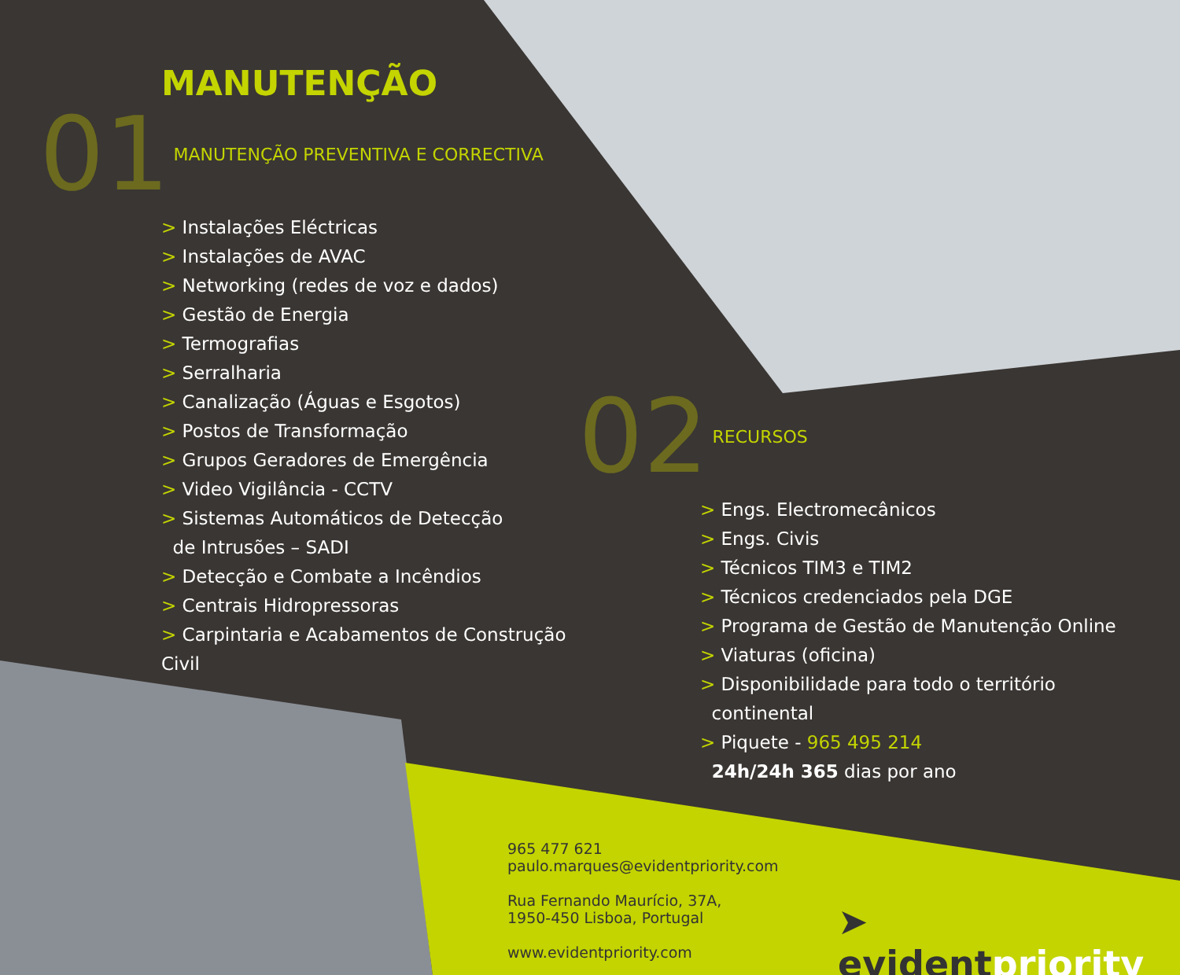MANUTENÇÃO
01 MANUTENÇÃO PREVENTIVA E CORRECTIVA
> Instalações Eléctricas
> Instalações de AVAC
> Networking (redes de voz e dados)
> Gestão de Energia
> Termografias
> Serralharia
> Canalização (Águas e Esgotos)
> Postos de Transformação
> Grupos Geradores de Emergência
> Video Vigilância - CCTV
> Sistemas Automáticos de Detecção
de Intrusões – SADI
> Detecção e Combate a Incêndios
> Centrais Hidropressoras
> Carpintaria e Acabamentos de Construção Civil
02 RECURSOS
> Engs. Electromecânicos
> Engs. Civis
> Técnicos TIM3 e TIM2
> Técnicos credenciados pela DGE
> Programa de Gestão de Manutenção Online
> Viaturas (oficina)
> Disponibilidade para todo o território
continental
> Piquete - 965 495 214
24h/24h 365 dias por ano
965 477 621
paulo.marques@evidentpriority.com
Rua Fernando Maurício, 37A,
1950-450 Lisboa, Portugal
www.evidentpriority.com
➤ evidentpriority